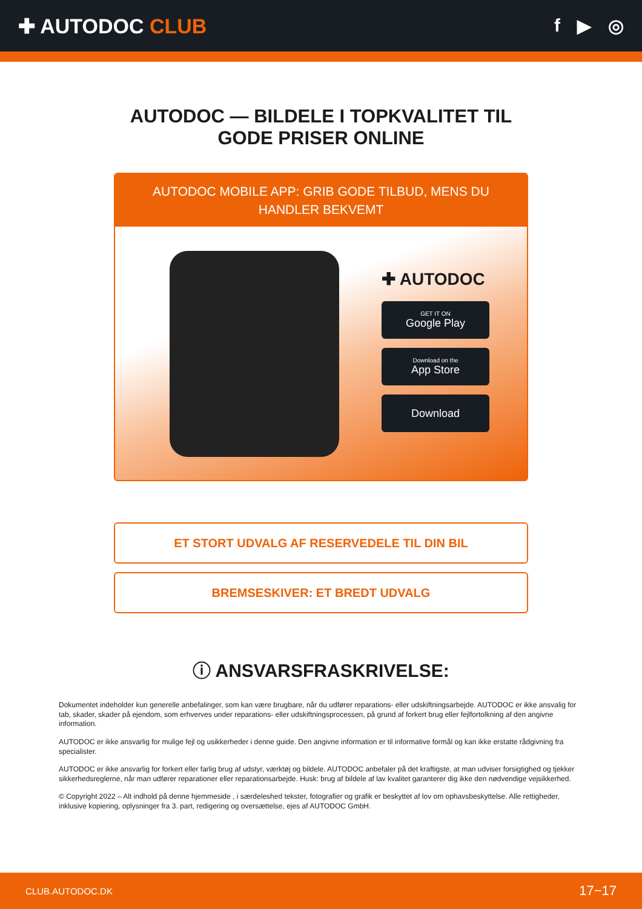✚ AUTODOC CLUB f ▶ ◎
AUTODOC — BILDELE I TOPKVALITET TIL GODE PRISER ONLINE
AUTODOC MOBILE APP: GRIB GODE TILBUD, MENS DU HANDLER BEKVEMT
✚ AUTODOC
GET IT ON
Google Play
Download on the
App Store
Download
ET STORT UDVALG AF RESERVEDELE TIL DIN BIL
BREMSESKIVER: ET BREDT UDVALG
ⓘ ANSVARSFRASKRIVELSE:
Dokumentet indeholder kun generelle anbefalinger, som kan være brugbare, når du udfører reparations- eller udskiftningsarbejde. AUTODOC er ikke ansvalig for tab, skader, skader på ejendom, som erhverves under reparations- eller udskiftningsprocessen, på grund af forkert brug eller fejlfortolkning af den angivne information.
AUTODOC er ikke ansvarlig for mulige fejl og usikkerheder i denne guide. Den angivne information er til informative formål og kan ikke erstatte rådgivning fra specialister.
AUTODOC er ikke ansvarlig for forkert eller farlig brug af udstyr, værktøj og bildele. AUTODOC anbefaler på det kraftigste, at man udviser forsigtighed og tjekker sikkerhedsreglerne, når man udfører reparationer eller reparationsarbejde. Husk: brug af bildele af lav kvalitet garanterer dig ikke den nødvendige vejsikkerhed.
© Copyright 2022 – Alt indhold på denne hjemmeside , i særdeleshed tekster, fotografier og grafik er beskyttet af lov om ophavsbeskyttelse. Alle rettigheder, inklusive kopiering, oplysninger fra 3. part, redigering og oversættelse, ejes af AUTODOC GmbH.
CLUB.AUTODOC.DK 17−17